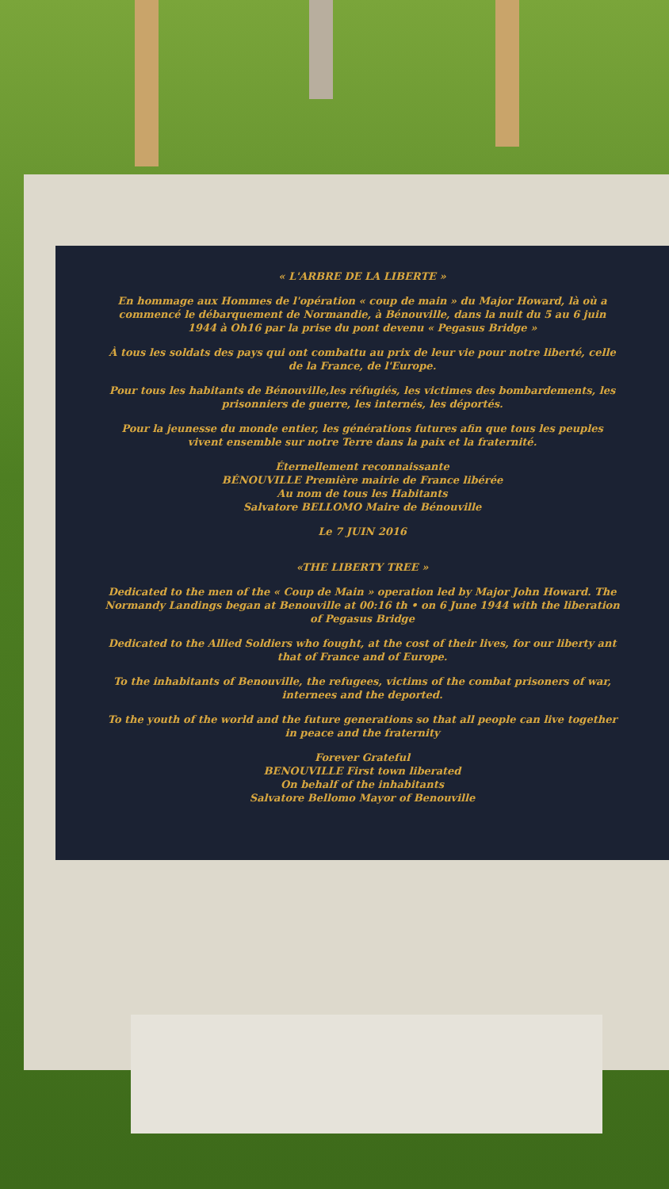« L'ARBRE DE LA LIBERTE »
En hommage aux Hommes de l'opération « coup de main » du Major Howard, là où a commencé le débarquement de Normandie, à Bénouville, dans la nuit du 5 au 6 juin 1944 à Oh16 par la prise du pont devenu « Pegasus Bridge »
À tous les soldats des pays qui ont combattu au prix de leur vie pour notre liberté, celle de la France, de l'Europe.
Pour tous les habitants de Bénouville,les réfugiés, les victimes des bombardements, les prisonniers de guerre, les internés, les déportés.
Pour la jeunesse du monde entier, les générations futures afin que tous les peuples vivent ensemble sur notre Terre dans la paix et la fraternité.
Éternellement reconnaissante
BÉNOUVILLE Première mairie de France libérée
Au nom de tous les Habitants
Salvatore BELLOMO Maire de Bénouville
Le 7 JUIN 2016
«THE LIBERTY TREE »
Dedicated to the men of the « Coup de Main » operation led by Major John Howard. The Normandy Landings began at Benouville at 00:16 th • on 6 June 1944 with the liberation of Pegasus Bridge
Dedicated to the Allied Soldiers who fought, at the cost of their lives, for our liberty ant that of France and of Europe.
To the inhabitants of Benouville, the refugees, victims of the combat prisoners of war, internees and the deported.
To the youth of the world and the future generations so that all people can live together in peace and the fraternity
Forever Grateful
BENOUVILLE First town liberated
On behalf of the inhabitants
Salvatore Bellomo Mayor of Benouville